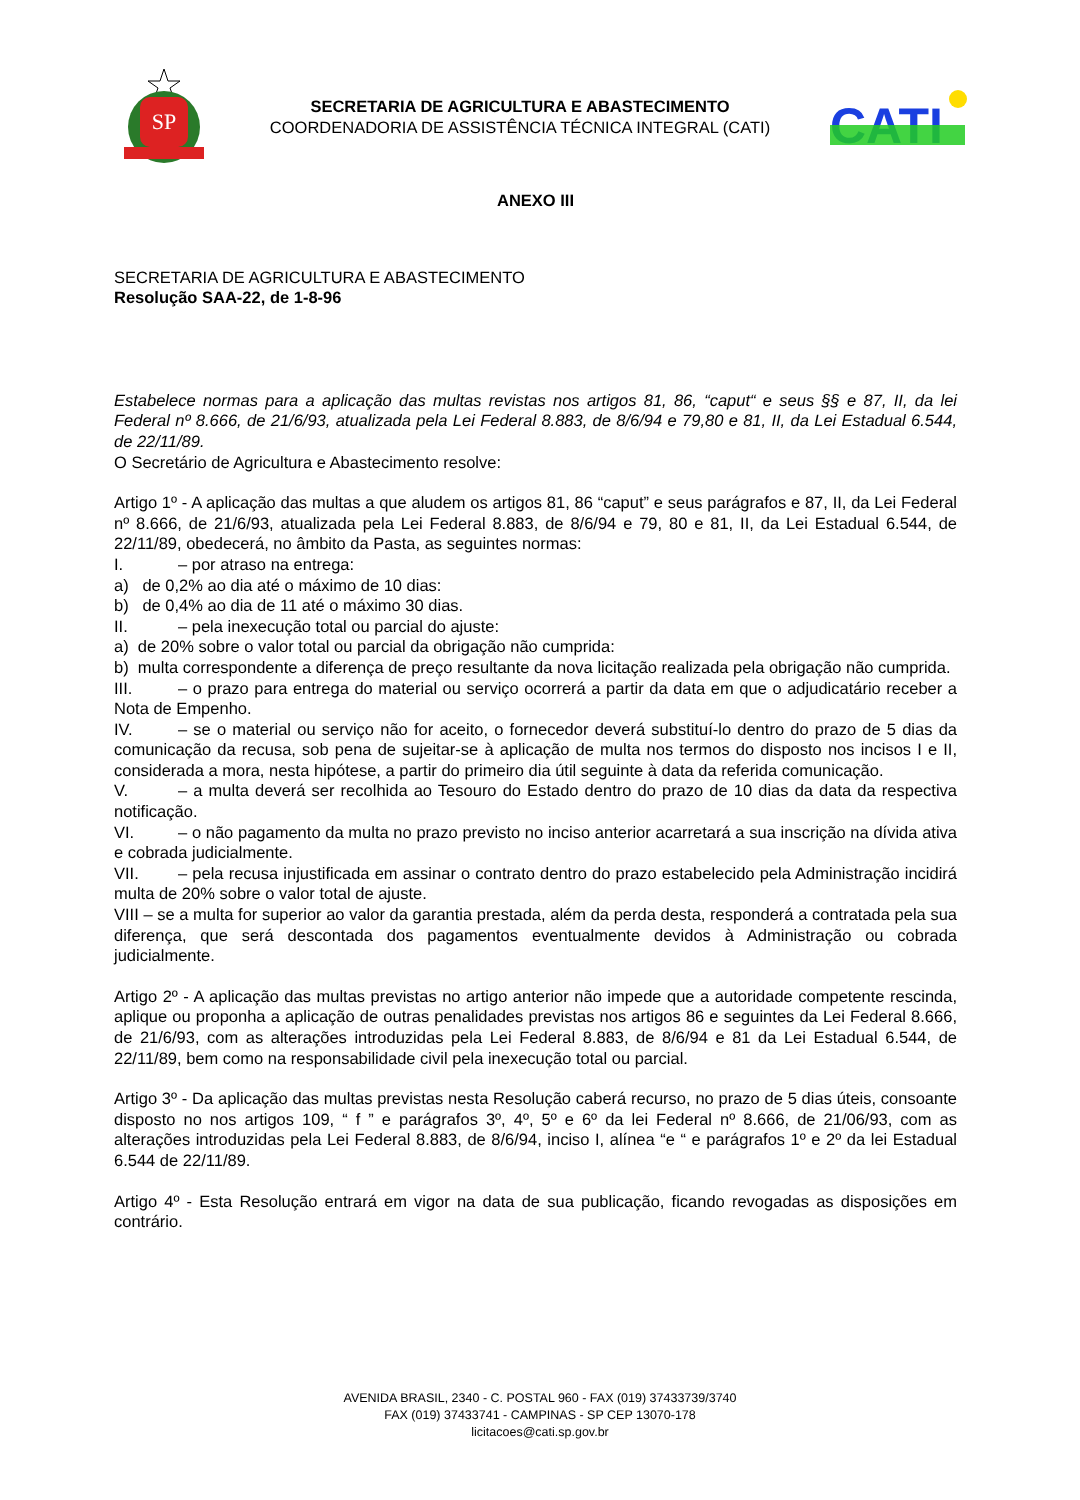SP
SECRETARIA DE AGRICULTURA E ABASTECIMENTO
COORDENADORIA DE ASSISTÊNCIA TÉCNICA INTEGRAL (CATI)
CATI
ANEXO III
SECRETARIA DE AGRICULTURA E ABASTECIMENTO
Resolução SAA-22, de 1-8-96
Estabelece normas para a aplicação das multas revistas nos artigos 81, 86, “caput“ e seus §§ e 87, II, da lei Federal nº 8.666, de 21/6/93, atualizada pela Lei Federal 8.883, de 8/6/94 e 79,80 e 81, II, da Lei Estadual 6.544, de 22/11/89.
O Secretário de Agricultura e Abastecimento resolve:
Artigo 1º - A aplicação das multas a que aludem os artigos 81, 86 “caput” e seus parágrafos e 87, II, da Lei Federal nº 8.666, de 21/6/93, atualizada pela Lei Federal 8.883, de 8/6/94 e 79, 80 e 81, II, da Lei Estadual 6.544, de 22/11/89, obedecerá, no âmbito da Pasta, as seguintes normas:
I. – por atraso na entrega:
a) de 0,2% ao dia até o máximo de 10 dias:
b) de 0,4% ao dia de 11 até o máximo 30 dias.
II. – pela inexecução total ou parcial do ajuste:
a) de 20% sobre o valor total ou parcial da obrigação não cumprida:
b) multa correspondente a diferença de preço resultante da nova licitação realizada pela obrigação não cumprida.
III. – o prazo para entrega do material ou serviço ocorrerá a partir da data em que o adjudicatário receber a Nota de Empenho.
IV. – se o material ou serviço não for aceito, o fornecedor deverá substituí-lo dentro do prazo de 5 dias da comunicação da recusa, sob pena de sujeitar-se à aplicação de multa nos termos do disposto nos incisos I e II, considerada a mora, nesta hipótese, a partir do primeiro dia útil seguinte à data da referida comunicação.
V. – a multa deverá ser recolhida ao Tesouro do Estado dentro do prazo de 10 dias da data da respectiva notificação.
VI. – o não pagamento da multa no prazo previsto no inciso anterior acarretará a sua inscrição na dívida ativa e cobrada judicialmente.
VII. – pela recusa injustificada em assinar o contrato dentro do prazo estabelecido pela Administração incidirá multa de 20% sobre o valor total de ajuste.
VIII – se a multa for superior ao valor da garantia prestada, além da perda desta, responderá a contratada pela sua diferença, que será descontada dos pagamentos eventualmente devidos à Administração ou cobrada judicialmente.
Artigo 2º - A aplicação das multas previstas no artigo anterior não impede que a autoridade competente rescinda, aplique ou proponha a aplicação de outras penalidades previstas nos artigos 86 e seguintes da Lei Federal 8.666, de 21/6/93, com as alterações introduzidas pela Lei Federal 8.883, de 8/6/94 e 81 da Lei Estadual 6.544, de 22/11/89, bem como na responsabilidade civil pela inexecução total ou parcial.
Artigo 3º - Da aplicação das multas previstas nesta Resolução caberá recurso, no prazo de 5 dias úteis, consoante disposto no nos artigos 109, “ f ” e parágrafos 3º, 4º, 5º e 6º da lei Federal nº 8.666, de 21/06/93, com as alterações introduzidas pela Lei Federal 8.883, de 8/6/94, inciso I, alínea “e “ e parágrafos 1º e 2º da lei Estadual 6.544 de 22/11/89.
Artigo 4º - Esta Resolução entrará em vigor na data de sua publicação, ficando revogadas as disposições em contrário.
AVENIDA BRASIL, 2340 - C. POSTAL 960 - FAX (019) 37433739/3740
FAX (019) 37433741 - CAMPINAS - SP CEP 13070-178
licitacoes@cati.sp.gov.br